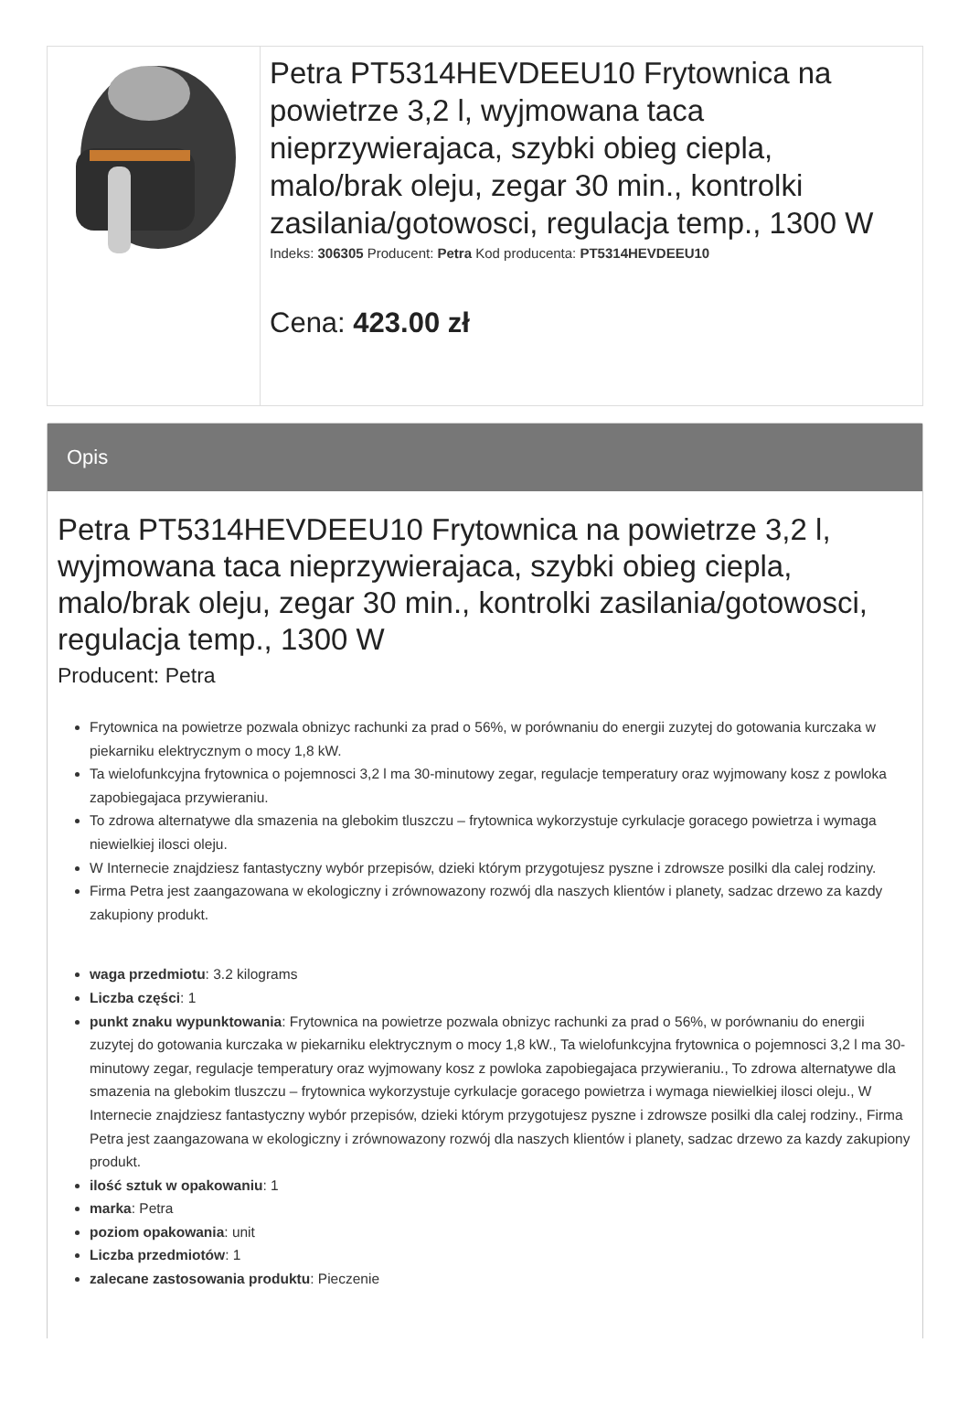| | Petra PT5314HEVDEEU10 Frytownica na powietrze 3,2 l, wyjmowana taca nieprzywierajaca, szybki obieg ciepla, malo/brak oleju, zegar 30 min., kontrolki zasilania/gotowosci, regulacja temp., 1300 W Indeks: 306305 Producent: Petra Kod producenta: PT5314HEVDEEU10 Cena: 423.00 zł |
Opis
Petra PT5314HEVDEEU10 Frytownica na powietrze 3,2 l, wyjmowana taca nieprzywierajaca, szybki obieg ciepla, malo/brak oleju, zegar 30 min., kontrolki zasilania/gotowosci, regulacja temp., 1300 W
Producent: Petra
Frytownica na powietrze pozwala obnizyc rachunki za prad o 56%, w porównaniu do energii zuzytej do gotowania kurczaka w piekarniku elektrycznym o mocy 1,8 kW.
Ta wielofunkcyjna frytownica o pojemnosci 3,2 l ma 30-minutowy zegar, regulacje temperatury oraz wyjmowany kosz z powloka zapobiegajaca przywieraniu.
To zdrowa alternatywe dla smazenia na glebokim tluszczu – frytownica wykorzystuje cyrkulacje goracego powietrza i wymaga niewielkiej ilosci oleju.
W Internecie znajdziesz fantastyczny wybór przepisów, dzieki którym przygotujesz pyszne i zdrowsze posilki dla calej rodziny.
Firma Petra jest zaangazowana w ekologiczny i zrównowazony rozwój dla naszych klientów i planety, sadzac drzewo za kazdy zakupiony produkt.
waga przedmiotu: 3.2 kilograms
Liczba części: 1
punkt znaku wypunktowania: Frytownica na powietrze pozwala obnizyc rachunki za prad o 56%, w porównaniu do energii zuzytej do gotowania kurczaka w piekarniku elektrycznym o mocy 1,8 kW., Ta wielofunkcyjna frytownica o pojemnosci 3,2 l ma 30-minutowy zegar, regulacje temperatury oraz wyjmowany kosz z powloka zapobiegajaca przywieraniu., To zdrowa alternatywe dla smazenia na glebokim tluszczu – frytownica wykorzystuje cyrkulacje goracego powietrza i wymaga niewielkiej ilosci oleju., W Internecie znajdziesz fantastyczny wybór przepisów, dzieki którym przygotujesz pyszne i zdrowsze posilki dla calej rodziny., Firma Petra jest zaangazowana w ekologiczny i zrównowazony rozwój dla naszych klientów i planety, sadzac drzewo za kazdy zakupiony produkt.
ilość sztuk w opakowaniu: 1
marka: Petra
poziom opakowania: unit
Liczba przedmiotów: 1
zalecane zastosowania produktu: Pieczenie